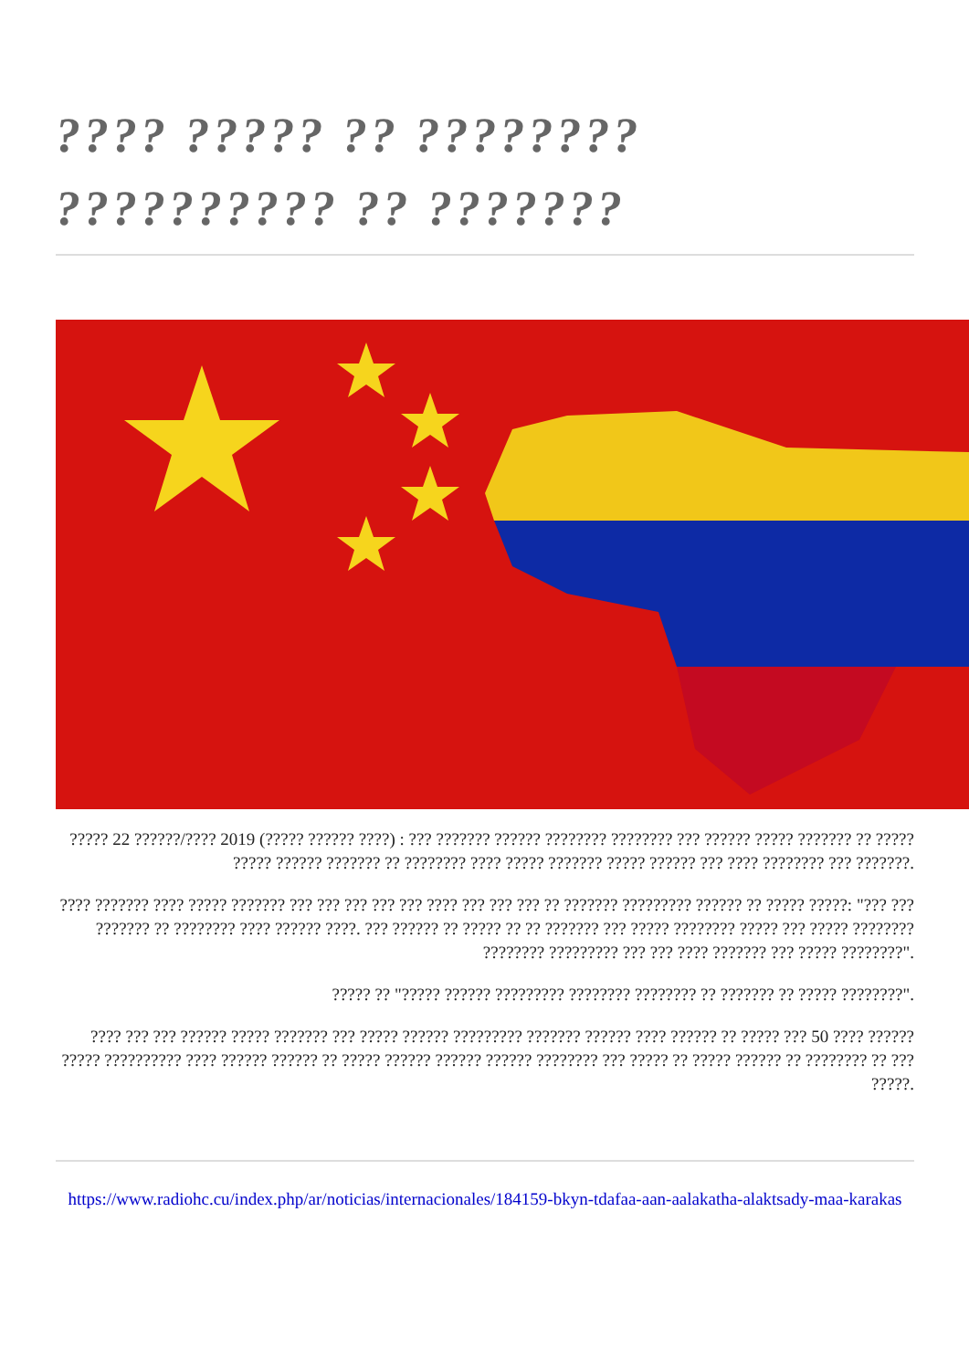???? ????? ?? ????????
?????????? ?? ???????
????? 22 ??????/???? 2019 (????? ?????? ????) : ??? ??????? ?????? ???????? ???????? ??? ?????? ????? ??????? ?? ????? ????? ?????? ??????? ?? ???????? ???? ????? ??????? ????? ?????? ??? ???? ???????? ??? ???????.
???? ??????? ???? ????? ??????? ??? ??? ??? ??? ??? ???? ??? ??? ??? ?? ??????? ????????? ?????? ?? ????? ?????: "??? ??? ??????? ?? ???????? ???? ?????? ????. ??? ?????? ?? ????? ?? ?? ??????? ??? ????? ???????? ????? ??? ????? ???????? ???????? ????????? ??? ??? ???? ??????? ??? ????? ????????".
????? ?? "????? ?????? ????????? ???????? ???????? ?? ??????? ?? ????? ????????".
???? ??? ??? ?????? ????? ??????? ??? ????? ?????? ????????? ??????? ?????? ???? ?????? ?? ????? ??? 50 ???? ?????? ????? ?????????? ???? ?????? ?????? ?? ????? ?????? ?????? ?????? ???????? ??? ????? ?? ????? ?????? ?? ???????? ?? ??? ?????.
https://www.radiohc.cu/index.php/ar/noticias/internacionales/184159-bkyn-tdafaa-aan-aalakatha-alaktsady-maa-karakas